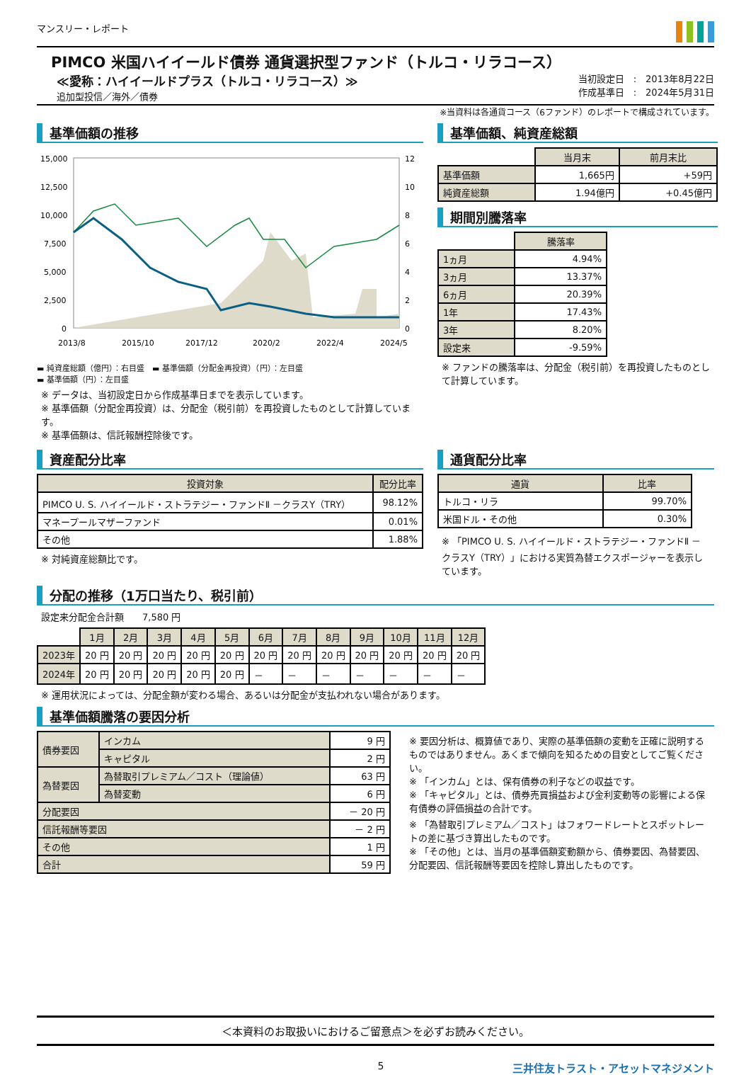マンスリー・レポート
PIMCO 米国ハイイールド債券 通貨選択型ファンド（トルコ・リラコース）
≪愛称：ハイイールドプラス（トルコ・リラコース）≫
追加型投信／海外／債券
当初設定日　:　2013年8月22日
作成基準日　:　2024年5月31日
※当資料は各通貨コース（6ファンド）のレポートで構成されています。
基準価額の推移
15,000
12,500
10,000
7,500
5,000
2,500
0
12
10
8
6
4
2
0
2013/8
2015/10
2017/12
2020/2
2022/4
2024/5
▬ 純資産総額（億円）：右目盛　▬ 基準価額（分配金再投資）（円）：左目盛
▬ 基準価額（円）：左目盛
※ データは、当初設定日から作成基準日までを表示しています。
※ 基準価額（分配金再投資）は、分配金（税引前）を再投資したものとして計算しています。
※ 基準価額は、信託報酬控除後です。
基準価額、純資産総額
| | 当月末 | 前月末比 |
| 基準価額 | 1,665円 | +59円 |
| 純資産総額 | 1.94億円 | +0.45億円 |
期間別騰落率
| | 騰落率 |
| 1ヵ月 | 4.94% |
| 3ヵ月 | 13.37% |
| 6ヵ月 | 20.39% |
| 1年 | 17.43% |
| 3年 | 8.20% |
| 設定来 | -9.59% |
※ ファンドの騰落率は、分配金（税引前）を再投資したものとして計算しています。
資産配分比率
| 投資対象 | 配分比率 |
| --- | --- |
| PIMCO U. S. ハイイールド・ストラテジー・ファンドⅡ －クラスY（TRY） | 98.12% |
| マネープールマザーファンド | 0.01% |
| その他 | 1.88% |
※ 対純資産総額比です。
通貨配分比率
| 通貨 | 比率 |
| --- | --- |
| トルコ・リラ | 99.70% |
| 米国ドル・その他 | 0.30% |
※ 「PIMCO U. S. ハイイールド・ストラテジー・ファンドⅡ －クラスY（TRY）」における実質為替エクスポージャーを表示しています。
分配の推移（1万口当たり、税引前）
設定来分配金合計額　　7,580 円
| | 1月 | 2月 | 3月 | 4月 | 5月 | 6月 | 7月 | 8月 | 9月 | 10月 | 11月 | 12月 |
| 2023年 | 20 円 | 20 円 | 20 円 | 20 円 | 20 円 | 20 円 | 20 円 | 20 円 | 20 円 | 20 円 | 20 円 | 20 円 |
| 2024年 | 20 円 | 20 円 | 20 円 | 20 円 | 20 円 | － | － | － | － | － | － | － |
※ 運用状況によっては、分配金額が変わる場合、あるいは分配金が支払われない場合があります。
基準価額騰落の要因分析
| 債券要因 | インカム | 9 円 |
| | キャピタル | 2 円 |
| 為替要因 | 為替取引プレミアム／コスト（理論値） | 63 円 |
| | 為替変動 | 6 円 |
| 分配要因 | | － 20 円 |
| 信託報酬等要因 | | － 2 円 |
| その他 | | 1 円 |
| 合計 | | 59 円 |
※ 要因分析は、概算値であり、実際の基準価額の変動を正確に説明するものではありません。あくまで傾向を知るための目安としてご覧ください。
※ 「インカム」とは、保有債券の利子などの収益です。
※ 「キャピタル」とは、債券売買損益および金利変動等の影響による保有債券の評価損益の合計です。
※ 「為替取引プレミアム／コスト」はフォワードレートとスポットレートの差に基づき算出したものです。
※ 「その他」とは、当月の基準価額変動額から、債券要因、為替要因、分配要因、信託報酬等要因を控除し算出したものです。
＜本資料のお取扱いにおけるご留意点＞を必ずお読みください。
5 三井住友トラスト・アセットマネジメント